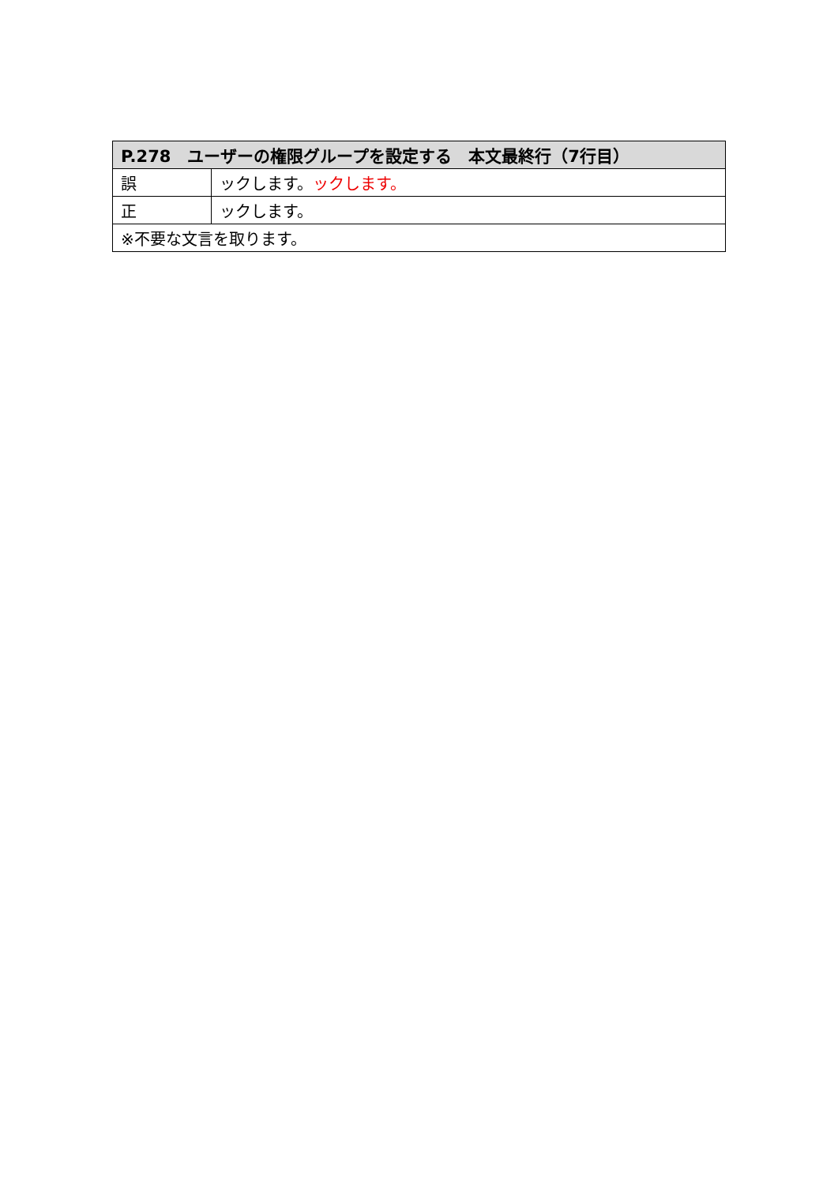| P.278 ユーザーの権限グループを設定する 本文最終行（7行目） | |
| --- | --- |
| 誤 | ックします。 ックします。 |
| 正 | ックします。 |
| ※不要な文言を取ります。 | |